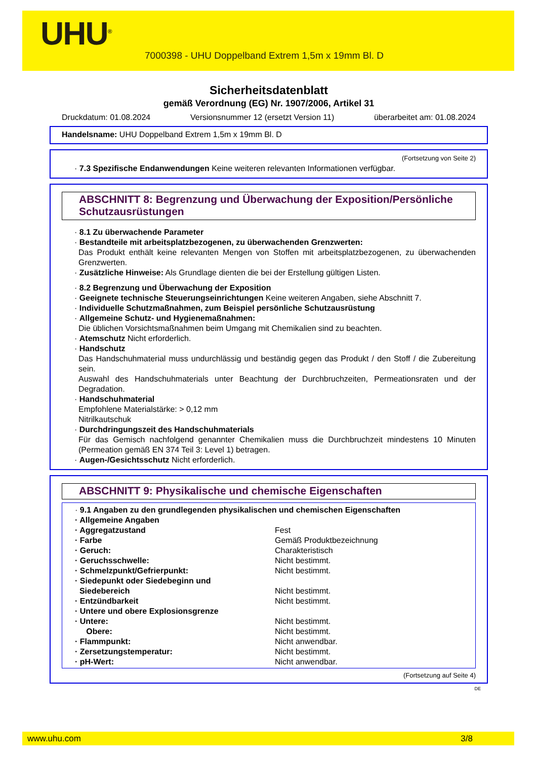UHU<sup>®</sup>
7000398 - UHU Doppelband Extrem 1,5m x 19mm Bl. D
Sicherheitsdatenblatt
gemäß Verordnung (EG) Nr. 1907/2006, Artikel 31
Druckdatum: 01.08.2024 Versionsnummer 12 (ersetzt Version 11) überarbeitet am: 01.08.2024
Handelsname: UHU Doppelband Extrem 1,5m x 19mm Bl. D
(Fortsetzung von Seite 2)
· 7.3 Spezifische Endanwendungen Keine weiteren relevanten Informationen verfügbar.
ABSCHNITT 8: Begrenzung und Überwachung der Exposition/Persönliche Schutzausrüstungen
· 8.1 Zu überwachende Parameter
· Bestandteile mit arbeitsplatzbezogenen, zu überwachenden Grenzwerten:
Das Produkt enthält keine relevanten Mengen von Stoffen mit arbeitsplatzbezogenen, zu überwachenden Grenzwerten.
· Zusätzliche Hinweise: Als Grundlage dienten die bei der Erstellung gültigen Listen.
· 8.2 Begrenzung und Überwachung der Exposition
· Geeignete technische Steuerungseinrichtungen Keine weiteren Angaben, siehe Abschnitt 7.
· Individuelle Schutzmaßnahmen, zum Beispiel persönliche Schutzausrüstung
· Allgemeine Schutz- und Hygienemaßnahmen:
Die üblichen Vorsichtsmaßnahmen beim Umgang mit Chemikalien sind zu beachten.
· Atemschutz Nicht erforderlich.
· Handschutz
Das Handschuhmaterial muss undurchlässig und beständig gegen das Produkt / den Stoff / die Zubereitung sein.
Auswahl des Handschuhmaterials unter Beachtung der Durchbruchzeiten, Permeationsraten und der Degradation.
· Handschuhmaterial
Empfohlene Materialstärke: > 0,12 mm
Nitrilkautschuk
· Durchdringungszeit des Handschuhmaterials
Für das Gemisch nachfolgend genannter Chemikalien muss die Durchbruchzeit mindestens 10 Minuten (Permeation gemäß EN 374 Teil 3: Level 1) betragen.
· Augen-/Gesichtsschutz Nicht erforderlich.
ABSCHNITT 9: Physikalische und chemische Eigenschaften
· 9.1 Angaben zu den grundlegenden physikalischen und chemischen Eigenschaften
| · Allgemeine Angaben | |
| · Aggregatzustand | Fest |
| · Farbe | Gemäß Produktbezeichnung |
| · Geruch: | Charakteristisch |
| · Geruchsschwelle: | Nicht bestimmt. |
| · Schmelzpunkt/Gefrierpunkt: | Nicht bestimmt. |
| · Siedepunkt oder Siedebeginn und Siedebereich | Nicht bestimmt. |
| · Entzündbarkeit | Nicht bestimmt. |
| · Untere und obere Explosionsgrenze | |
| · Untere: | Nicht bestimmt. |
| Obere: | Nicht bestimmt. |
| · Flammpunkt: | Nicht anwendbar. |
| · Zersetzungstemperatur: | Nicht bestimmt. |
| · pH-Wert: | Nicht anwendbar. |
(Fortsetzung auf Seite 4)
DE
www.uhu.com 3/8